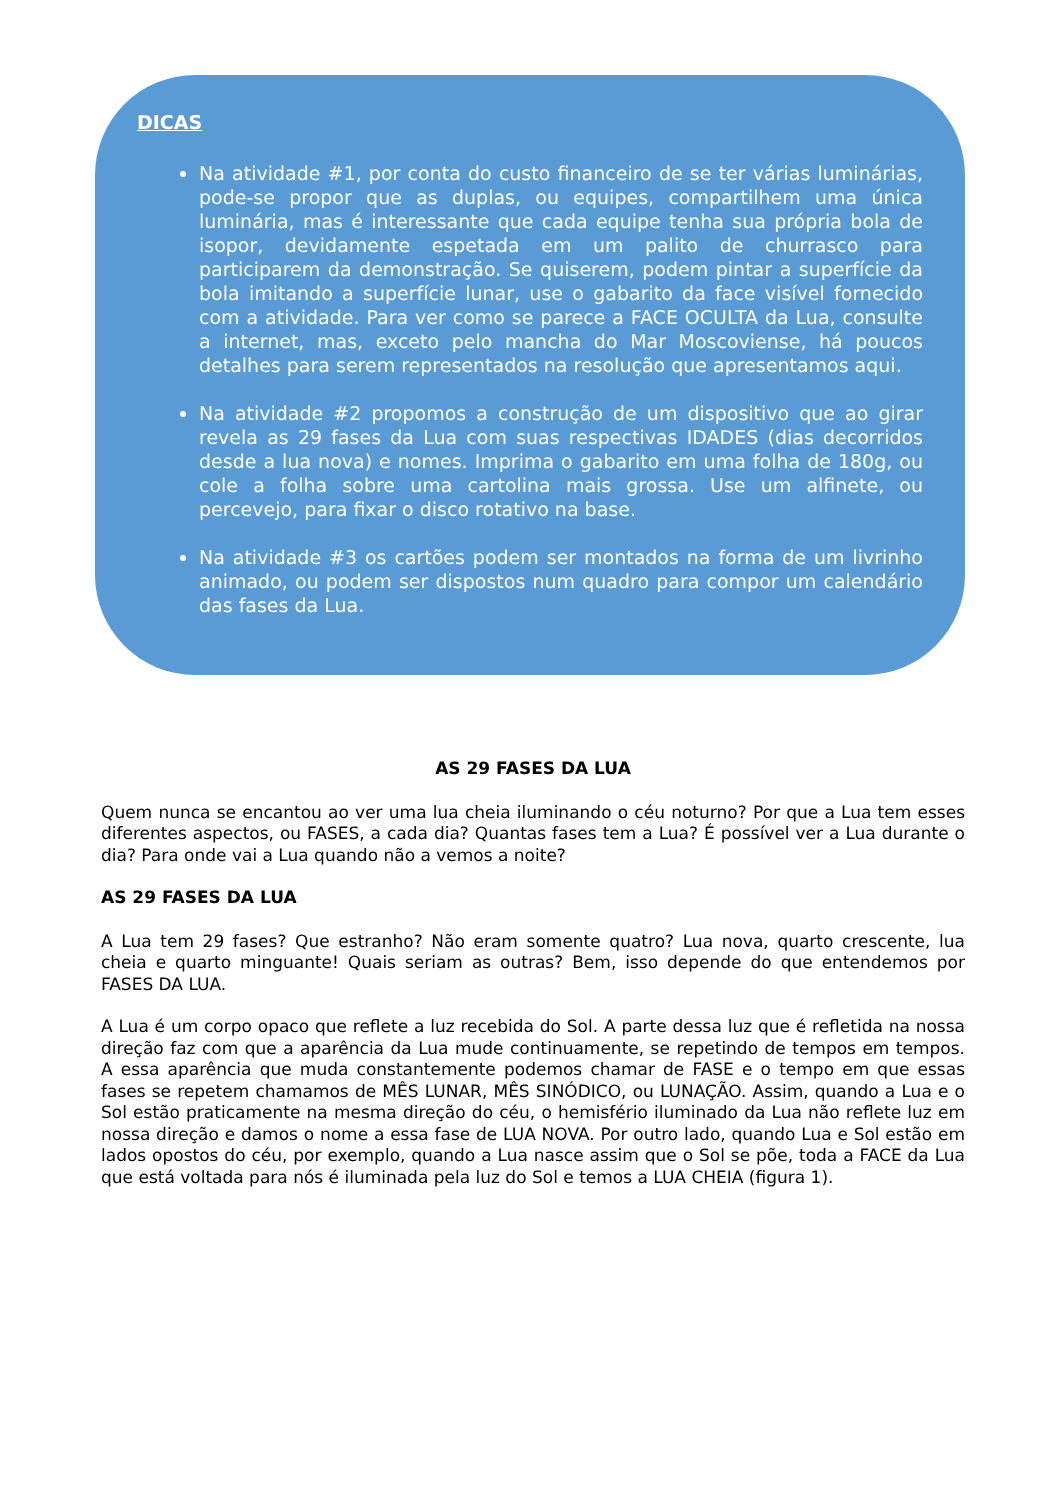DICAS
Na atividade #1, por conta do custo financeiro de se ter várias luminárias, pode-se propor que as duplas, ou equipes, compartilhem uma única luminária, mas é interessante que cada equipe tenha sua própria bola de isopor, devidamente espetada em um palito de churrasco para participarem da demonstração. Se quiserem, podem pintar a superfície da bola imitando a superfície lunar, use o gabarito da face visível fornecido com a atividade. Para ver como se parece a FACE OCULTA da Lua, consulte a internet, mas, exceto pelo mancha do Mar Moscoviense, há poucos detalhes para serem representados na resolução que apresentamos aqui.
Na atividade #2 propomos a construção de um dispositivo que ao girar revela as 29 fases da Lua com suas respectivas IDADES (dias decorridos desde a lua nova) e nomes. Imprima o gabarito em uma folha de 180g, ou cole a folha sobre uma cartolina mais grossa. Use um alfinete, ou percevejo, para fixar o disco rotativo na base.
Na atividade #3 os cartões podem ser montados na forma de um livrinho animado, ou podem ser dispostos num quadro para compor um calendário das fases da Lua.
AS 29 FASES DA LUA
Quem nunca se encantou ao ver uma lua cheia iluminando o céu noturno? Por que a Lua tem esses diferentes aspectos, ou FASES, a cada dia? Quantas fases tem a Lua? É possível ver a Lua durante o dia? Para onde vai a Lua quando não a vemos a noite?
AS 29 FASES DA LUA
A Lua tem 29 fases? Que estranho? Não eram somente quatro? Lua nova, quarto crescente, lua cheia e quarto minguante! Quais seriam as outras? Bem, isso depende do que entendemos por FASES DA LUA.
A Lua é um corpo opaco que reflete a luz recebida do Sol. A parte dessa luz que é refletida na nossa direção faz com que a aparência da Lua mude continuamente, se repetindo de tempos em tempos. A essa aparência que muda constantemente podemos chamar de FASE e o tempo em que essas fases se repetem chamamos de MÊS LUNAR, MÊS SINÓDICO, ou LUNAÇÃO. Assim, quando a Lua e o Sol estão praticamente na mesma direção do céu, o hemisfério iluminado da Lua não reflete luz em nossa direção e damos o nome a essa fase de LUA NOVA. Por outro lado, quando Lua e Sol estão em lados opostos do céu, por exemplo, quando a Lua nasce assim que o Sol se põe, toda a FACE da Lua que está voltada para nós é iluminada pela luz do Sol e temos a LUA CHEIA (figura 1).